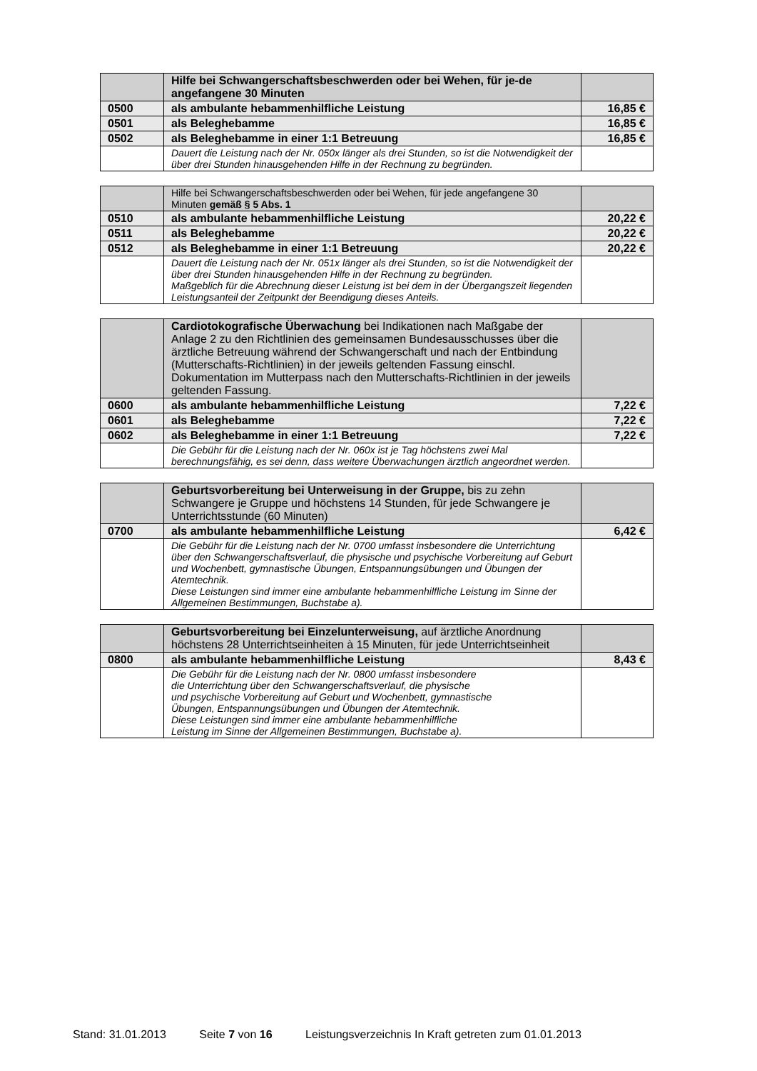| | Hilfe bei Schwangerschaftsbeschwerden oder bei Wehen, für je-de angefangene 30 Minuten | |
| 0500 | als ambulante hebammenhilfliche Leistung | 16,85 € |
| 0501 | als Beleghebamme | 16,85 € |
| 0502 | als Beleghebamme in einer 1:1 Betreuung | 16,85 € |
| | Dauert die Leistung nach der Nr. 050x länger als drei Stunden, so ist die Notwendigkeit der über drei Stunden hinausgehenden Hilfe in der Rechnung zu begründen. | |
| | Hilfe bei Schwangerschaftsbeschwerden oder bei Wehen, für jede angefangene 30 Minuten gemäß § 5 Abs. 1 | |
| 0510 | als ambulante hebammenhilfliche Leistung | 20,22 € |
| 0511 | als Beleghebamme | 20,22 € |
| 0512 | als Beleghebamme in einer 1:1 Betreuung | 20,22 € |
| | Dauert die Leistung nach der Nr. 051x länger als drei Stunden, so ist die Notwendigkeit der über drei Stunden hinausgehenden Hilfe in der Rechnung zu begründen. Maßgeblich für die Abrechnung dieser Leistung ist bei dem in der Übergangszeit liegenden Leistungsanteil der Zeitpunkt der Beendigung dieses Anteils. | |
| | Cardiotokografische Überwachung bei Indikationen nach Maßgabe der Anlage 2 zu den Richtlinien des gemeinsamen Bundesausschusses über die ärztliche Betreuung während der Schwangerschaft und nach der Entbindung (Mutterschafts-Richtlinien) in der jeweils geltenden Fassung einschl. Dokumentation im Mutterpass nach den Mutterschafts-Richtlinien in der jeweils geltenden Fassung. | |
| 0600 | als ambulante hebammenhilfliche Leistung | 7,22 € |
| 0601 | als Beleghebamme | 7,22 € |
| 0602 | als Beleghebamme in einer 1:1 Betreuung | 7,22 € |
| | Die Gebühr für die Leistung nach der Nr. 060x ist je Tag höchstens zwei Mal berechnungsfähig, es sei denn, dass weitere Überwachungen ärztlich angeordnet werden. | |
| | Geburtsvorbereitung bei Unterweisung in der Gruppe, bis zu zehn Schwangere je Gruppe und höchstens 14 Stunden, für jede Schwangere je Unterrichtsstunde (60 Minuten) | |
| 0700 | als ambulante hebammenhilfliche Leistung | 6,42 € |
| | Die Gebühr für die Leistung nach der Nr. 0700 umfasst insbesondere die Unterrichtung über den Schwangerschaftsverlauf, die physische und psychische Vorbereitung auf Geburt und Wochenbett, gymnastische Übungen, Entspannungsübungen und Übungen der Atemtechnik. Diese Leistungen sind immer eine ambulante hebammenhilfliche Leistung im Sinne der Allgemeinen Bestimmungen, Buchstabe a). | |
| | Geburtsvorbereitung bei Einzelunterweisung, auf ärztliche Anordnung höchstens 28 Unterrichtseinheiten à 15 Minuten, für jede Unterrichtseinheit | |
| 0800 | als ambulante hebammenhilfliche Leistung | 8,43 € |
| | Die Gebühr für die Leistung nach der Nr. 0800 umfasst insbesondere die Unterrichtung über den Schwangerschaftsverlauf, die physische und psychische Vorbereitung auf Geburt und Wochenbett, gymnastische Übungen, Entspannungsübungen und Übungen der Atemtechnik. Diese Leistungen sind immer eine ambulante hebammenhilfliche Leistung im Sinne der Allgemeinen Bestimmungen, Buchstabe a). | |
Stand: 31.01.2013 Seite 7 von 16 Leistungsverzeichnis In Kraft getreten zum 01.01.2013